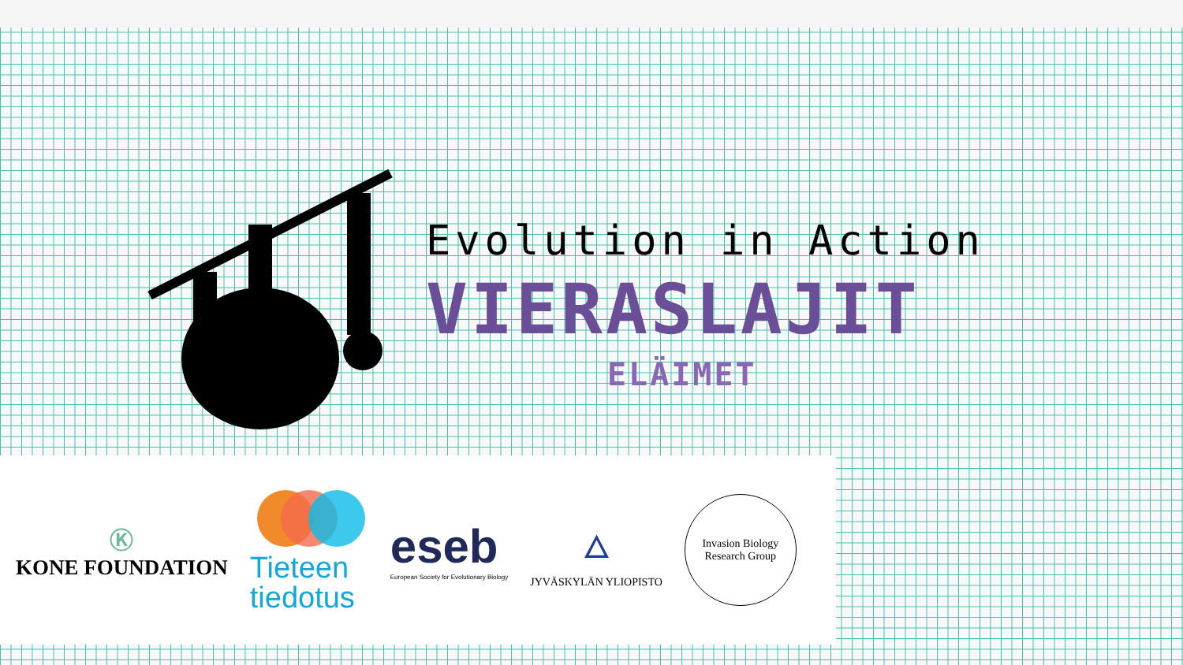Evolution in Action
VIERASLAJIT
ELÄIMET
Ⓚ
KONE FOUNDATION
Tieteen
tiedotus
eseb
European Society for Evolutionary Biology
🜂
JYVÄSKYLÄN YLIOPISTO
Invasion Biology
Research Group